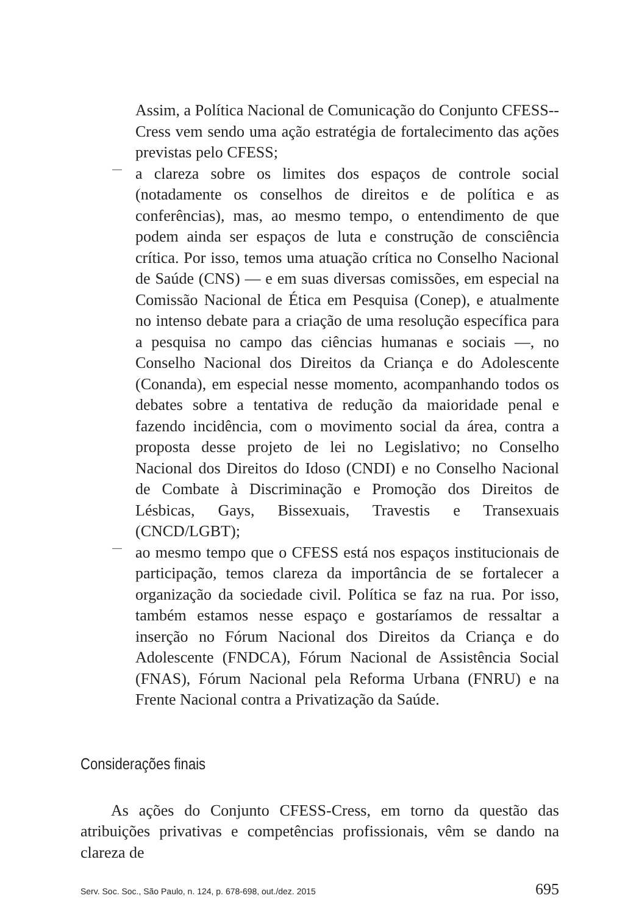Assim, a Política Nacional de Comunicação do Conjunto CFESS--Cress vem sendo uma ação estratégia de fortalecimento das ações previstas pelo CFESS;
—
a clareza sobre os limites dos espaços de controle social (notadamente os conselhos de direitos e de política e as conferências), mas, ao mesmo tempo, o entendimento de que podem ainda ser espaços de luta e construção de consciência crítica. Por isso, temos uma atuação crítica no Conselho Nacional de Saúde (CNS) — e em suas diversas comissões, em especial na Comissão Nacional de Ética em Pesquisa (Conep), e atualmente no intenso debate para a criação de uma resolução específica para a pesquisa no campo das ciências humanas e sociais —, no Conselho Nacional dos Direitos da Criança e do Adolescente (Conanda), em especial nesse momento, acompanhando todos os debates sobre a tentativa de redução da maioridade penal e fazendo incidência, com o movimento social da área, contra a proposta desse projeto de lei no Legislativo; no Conselho Nacional dos Direitos do Idoso (CNDI) e no Conselho Nacional de Combate à Discriminação e Promoção dos Direitos de Lésbicas, Gays, Bissexuais, Travestis e Transexuais (CNCD/LGBT);
—
ao mesmo tempo que o CFESS está nos espaços institucionais de participação, temos clareza da importância de se fortalecer a organização da sociedade civil. Política se faz na rua. Por isso, também estamos nesse espaço e gostaríamos de ressaltar a inserção no Fórum Nacional dos Direitos da Criança e do Adolescente (FNDCA), Fórum Nacional de Assistência Social (FNAS), Fórum Nacional pela Reforma Urbana (FNRU) e na Frente Nacional contra a Privatização da Saúde.
Considerações finais
As ações do Conjunto CFESS-Cress, em torno da questão das atribuições privativas e competências profissionais, vêm se dando na clareza de
Serv. Soc. Soc., São Paulo, n. 124, p. 678-698, out./dez. 2015 695